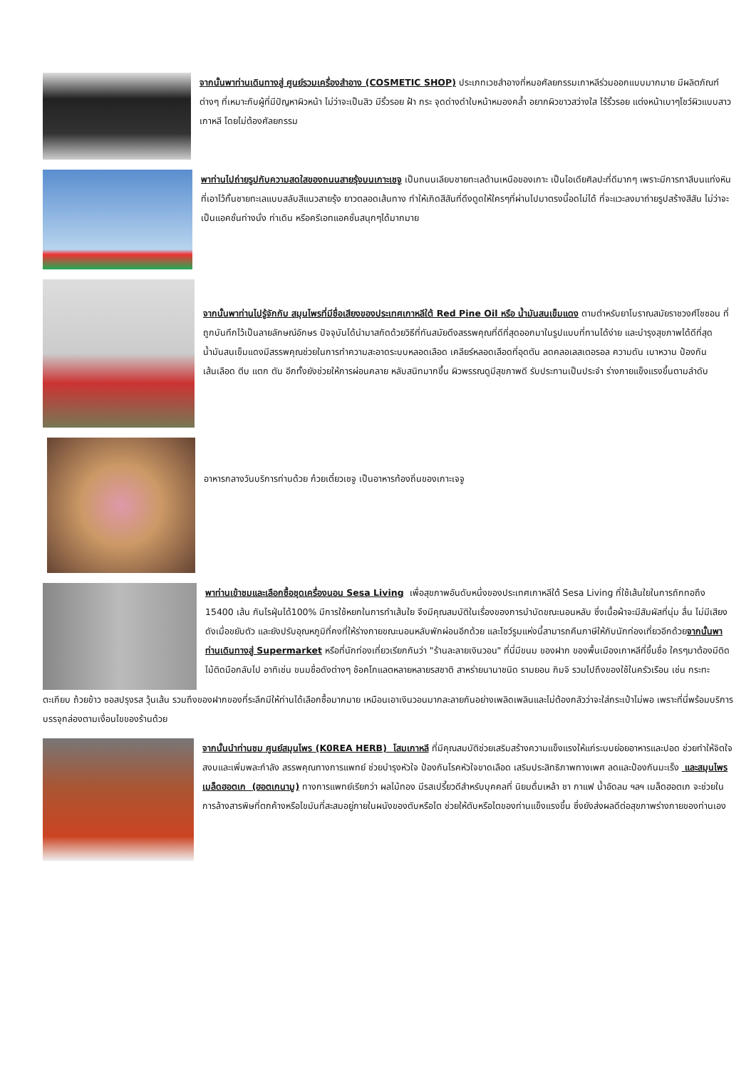จากนั้นพาท่านเดินทางสู่ ศูนย์รวมเครื่องสำอาง (COSMETIC SHOP) ประเภทเวชสำอางที่หมอศัลยกรรมเกาหลีร่วมออกแบบมากมาย มีผลิตภัณฑ์ต่างๆ ที่เหมาะกับผู้ที่มีปัญหาผิวหน้า ไม่ว่าจะเป็นสิว มีริ้วรอย ฝ้า กระ จุดด่างดำใบหน้าหมองคล้ำ อยากผิวขาวสว่างใส ไร้ริ้วรอย แต่งหน้าเบาๆโชว์ผิวแบบสาวเกาหลี โดยไม่ต้องศัลยกรรม
พาท่านไปถ่ายรูปกับความสดใสของถนนสายรุ้งบนเกาะเชจู เป็นถนนเลียบชายทะเลด้านเหนือของเกาะ เป็นไอเดียศิลปะที่ดีมากๆ เพราะมีการทาสีบนแท่งหินที่เอาไว้กั้นชายทะเลแบบสลับสีแนวสายรุ้ง ยาวตลอดเส้นทาง ทำให้เกิดสีสันที่ดึงดูดให้ใครๆที่ผ่านไปมาตรงนี้อดไม่ได้ ที่จะแวะลงมาถ่ายรูปสร้างสีสัน ไม่ว่าจะเป็นแอคชั่นท่างนั่ง ท่าเดิน หรือครีเอทแอคชั่นสนุกๆได้มากมาย
จากนั้นพาท่านไปรู้จักกับ สมุนไพรที่มีชื่อเสียงของประเทศเกาหลีใต้ Red Pine Oil หรือ น้ำมันสนเข็มแดง ตามตำหรับยาโบราณสมัยราชวงศ์โชซอน ที่ถูกบันทึกไว้เป็นลายลักษณ์อักษร ปัจจุบันได้นำมาสกัดด้วยวิธีที่ทันสมัยดึงสรรพคุณที่ดีที่สุดออกมาในรูปแบบที่ทานได้ง่าย และบำรุงสุขภาพได้ดีที่สุด น้ำมันสนเข็มแดงมีสรรพคุณช่วยในการทำความสะอาดระบบหลอดเลือด เคลียร์หลอดเลือดที่อุดตัน ลดคลอเลสเตอรอล ความดัน เบาหวาน ป้องกันเส้นเลือด ตีบ แตก ตัน อีกทั้งยังช่วยให้การผ่อนคลาย หลับสนิทมากขึ้น ผิวพรรณดูมีสุขภาพดี รับประทานเป็นประจำ ร่างกายแข็งแรงขึ้นตามลำดับ
อาหารกลางวันบริการท่านด้วย ก๋วยเตี๋ยวเชจู เป็นอาหารท้องถิ่นของเกาะเจจู
พาท่านเข้าชมและเลือกซื้อชุดเครื่องนอน Sesa Living เพื่อสุขภาพอันดับหนึ่งของประเทศเกาหลีใต้ Sesa Living ที่ใช้เส้นใยในการถักทอถึง 15400 เส้น กันไรฝุ่นได้100% มีการใช้หยกในการทำเส้นใย จึงมีคุณสมบัติในเรื่องของการบำบัดขณะนอนหลับ ซึ่งเนื้อผ้าจะมีสัมผัสที่นุ่ม ลื่น ไม่มีเสียงดังเมื่อขยับตัว และยังปรับอุณหภูมิที่คงที่ให้ร่างกายขณะนอนหลับพักผ่อนอีกด้วย และโชว์รูมแห่งนี้สามารถคืนภาษีให้กับนักท่องเที่ยวอีกด้วยจากนั้นพาท่านเดินทางสู่ Supermarket หรือที่นักท่องเที่ยวเรียกกันว่า "ร้านละลายเงินวอน" ที่นี่มีขนม ของฝาก ของพื้นเมืองเกาหลีที่ขึ้นชื่อ ใครๆมาต้องมีติดไม้ติดมือกลับไป อาทิเช่น ขนมชื่อดังต่างๆ ช้อคโกแลตหลายหลายรสชาติ สาหร่ายนานาชนิด รามยอน กิมจิ รวมไปถึงของใช้ในครัวเรือน เช่น กระทะ
ตะเกียบ ถ้วยข้าว ซอสปรุงรส วุ้นเส้น รวมถึงของฝากของที่ระลึกมีให้ท่านได้เลือกซื้อมากมาย เหมือนเอาเงินวอนมากละลายกันอย่างเพลิดเพลินและไม่ต้องกลัวว่าจะใส่กระเป๋าไม่พอ เพราะที่นี่พร้อมบริการบรรจุกล่องตามเงื่อนไขของร้านด้วย
จากนั้นนำท่านชม ศูนย์สมุนไพร (K0REA HERB) โสมเกาหลี ที่มีคุณสมบัติช่วยเสริมสร้างความแข็งแรงให้แก่ระบบย่อยอาหารและปอด ช่วยทำให้จิตใจสงบและเพิ่มพละกำลัง สรรพคุณทางการแพทย์ ช่วยบำรุงหัวใจ ป้องกันโรคหัวใจขาดเลือด เสริมประสิทธิภาพทางเพศ ลดและป้องกันมะเร็ง และสมุนไพรเมล็ดฮอตเก (ฮอตเกนามู) ทางการแพทย์เรียกว่า ผลไม้ทอง มีรสเปรี้ยวดีสำหรับบุคคลที่ นิยมดื่มเหล้า ชา กาแฟ น้ำอัดลม ฯลฯ เมล็ดฮอตเก จะช่วยในการล้างสารพิษที่ตกค้างหรือไขมันที่สะสมอยู่ภายในผนังของตับหรือไต ช่วยให้ตับหรือไตของท่านแข็งแรงขึ้น ซึ่งยังส่งผลดีต่อสุขภาพร่างกายของท่านเอง